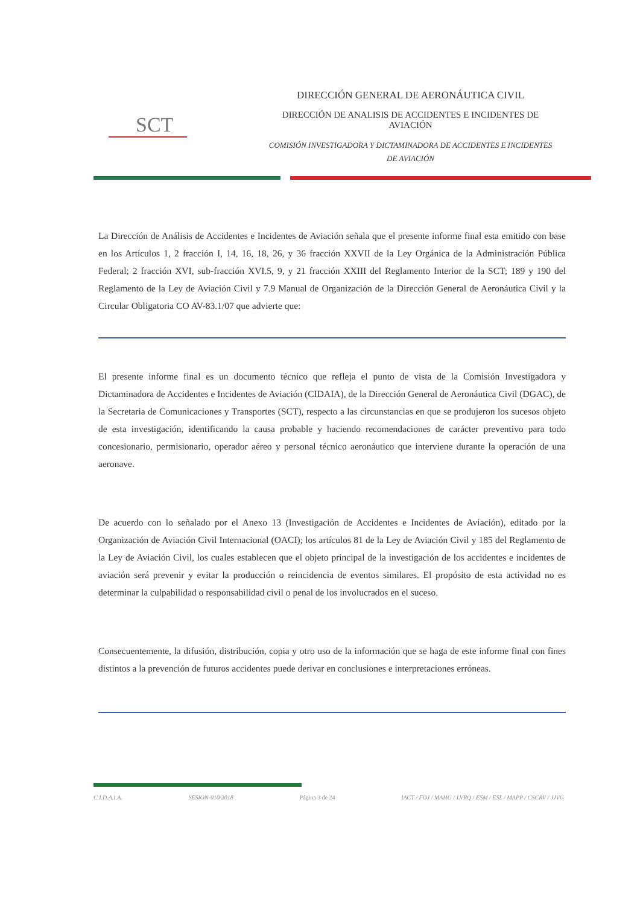SCT
DIRECCIÓN GENERAL DE AERONÁUTICA CIVIL
DIRECCIÓN DE ANALISIS DE ACCIDENTES E INCIDENTES DE
AVIACIÓN
COMISIÓN INVESTIGADORA Y DICTAMINADORA DE ACCIDENTES E INCIDENTES
DE AVIACIÓN
La Dirección de Análisis de Accidentes e Incidentes de Aviación señala que el presente informe final esta emitido con base en los Artículos 1, 2 fracción I, 14, 16, 18, 26, y 36 fracción XXVII de la Ley Orgánica de la Administración Pública Federal; 2 fracción XVI, sub-fracción XVI.5, 9, y 21 fracción XXIII del Reglamento Interior de la SCT; 189 y 190 del Reglamento de la Ley de Aviación Civil y 7.9 Manual de Organización de la Dirección General de Aeronáutica Civil y la Circular Obligatoria CO AV-83.1/07 que advierte que:
El presente informe final es un documento técnico que refleja el punto de vista de la Comisión Investigadora y Dictaminadora de Accidentes e Incidentes de Aviación (CIDAIA), de la Dirección General de Aeronáutica Civil (DGAC), de la Secretaria de Comunicaciones y Transportes (SCT), respecto a las circunstancias en que se produjeron los sucesos objeto de esta investigación, identificando la causa probable y haciendo recomendaciones de carácter preventivo para todo concesionario, permisionario, operador aéreo y personal técnico aeronáutico que interviene durante la operación de una aeronave.
De acuerdo con lo señalado por el Anexo 13 (Investigación de Accidentes e Incidentes de Aviación), editado por la Organización de Aviación Civil Internacional (OACI); los artículos 81 de la Ley de Aviación Civil y 185 del Reglamento de la Ley de Aviación Civil, los cuales establecen que el objeto principal de la investigación de los accidentes e incidentes de aviación será prevenir y evitar la producción o reincidencia de eventos similares. El propósito de esta actividad no es determinar la culpabilidad o responsabilidad civil o penal de los involucrados en el suceso.
Consecuentemente, la difusión, distribución, copia y otro uso de la información que se haga de este informe final con fines distintos a la prevención de futuros accidentes puede derivar en conclusiones e interpretaciones erróneas.
C.I.D.A.I.A. SESION-010/2018 Página 3 de 24 IACT / FOJ / MAHG / LVRQ / ESM / ESL / MAPP / CSCRV / JJVG